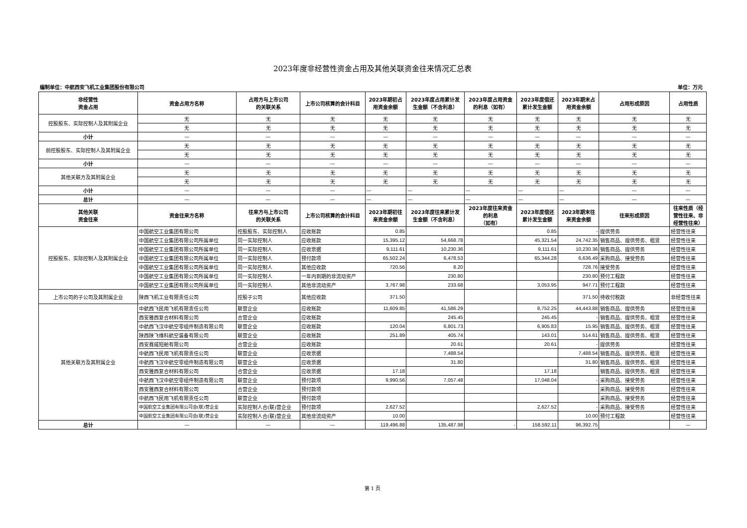2023年度非经营性资金占用及其他关联资金往来情况汇总表
编制单位：中航西安飞机工业集团股份有限公司 单位：万元
| 非经营性 资金占用 | 资金占用方名称 | 占用方与上市公司 的关联关系 | 上市公司核算的会计科目 | 2023年期初占 用资金余额 | 2023年度占用累计发 生金额（不含利息） | 2023年度占用资金 的利息（如有） | 2023年度偿还 累计发生金额 | 2023年期末占 用资金余额 | 占用形成原因 | 占用性质 |
| --- | --- | --- | --- | --- | --- | --- | --- | --- | --- | --- |
| 控股股东、实际控制人及其附属企业 | 无 | 无 | 无 | 无 | 无 | 无 | 无 | 无 | 无 | 无 |
| | 无 | 无 | 无 | 无 | 无 | 无 | 无 | 无 | 无 | 无 |
| 小计 | — | — | — | — | — | — | — | — | — | — |
| 前控股股东、实际控制人及其附属企业 | 无 | 无 | 无 | 无 | 无 | 无 | 无 | 无 | 无 | 无 |
| | 无 | 无 | 无 | 无 | 无 | 无 | 无 | 无 | 无 | 无 |
| 小计 | — | — | — | — | — | — | — | — | — | — |
| 其他关联方及其附属企业 | 无 | 无 | 无 | 无 | 无 | 无 | 无 | 无 | 无 | 无 |
| | 无 | 无 | 无 | 无 | 无 | 无 | 无 | 无 | 无 | 无 |
| 小计 | — | — | — | — | — | — | — | — | — | — |
| 总计 | — | — | — | — | — | — | — | — | — | — |
| 其他关联 资金往来 | 资金往来方名称 | 往来方与上市公司 的关联关系 | 上市公司核算的会计科目 | 2023年期初往 来资金余额 | 2023年度往来累计发 生金额（不含利息） | 2023年度往来资金 的利息 （如有） | 2023年度偿还 累计发生金额 | 2023年期末往 来资金余额 | 往来形成原因 | 往来性质（经 营性往来、非 经营性往来） |
| 控股股东、实际控制人及其附属企业 | 中国航空工业集团有限公司 | 控股股东、实际控制人 | 应收账款 | 0.85 | | | 0.85 | - | 提供劳务 | 经营性往来 |
| | 中国航空工业集团有限公司所属单位 | 同一实际控制人 | 应收账款 | 15,395.12 | 54,668.78 | | 45,321.54 | 24,742.35 | 销售商品、提供劳务、租赁 | 经营性往来 |
| | 中国航空工业集团有限公司所属单位 | 同一实际控制人 | 应收票据 | 9,111.61 | 10,230.36 | | 9,111.61 | 10,230.36 | 销售商品、提供劳务 | 经营性往来 |
| | 中国航空工业集团有限公司所属单位 | 同一实际控制人 | 预付款项 | 65,502.24 | 6,478.53 | | 65,344.28 | 6,636.49 | 采购商品、接受劳务 | 经营性往来 |
| | 中国航空工业集团有限公司所属单位 | 同一实际控制人 | 其他应收款 | 720.56 | 8.20 | | | 728.76 | 接受劳务 | 经营性往来 |
| | 中国航空工业集团有限公司所属单位 | 同一实际控制人 | 一年内到期的非流动资产 | | 230.80 | | | 230.80 | 预付工程款 | 经营性往来 |
| | 中国航空工业集团有限公司所属单位 | 同一实际控制人 | 其他非流动资产 | 3,767.98 | 233.68 | | 3,053.95 | 947.71 | 预付工程款 | 经营性往来 |
| 上市公司的子公司及其附属企业 | 陕西飞机工业有限责任公司 | 控股子公司 | 其他应收款 | 371.50 | | | | 371.50 | 待收付税款 | 非经营性往来 |
| 其他关联方及其附属企业 | 中航西飞民用飞机有限责任公司 | 联营企业 | 应收账款 | 11,609.85 | 41,586.29 | | 8,752.25 | 44,443.88 | 销售商品、提供劳务 | 经营性往来 |
| | 西安雅西复合材料有限公司 | 合营企业 | 应收账款 | | 245.45 | | 245.45 | - | 销售商品、提供劳务、租赁 | 经营性往来 |
| | 中航西飞汉中航空零组件制造有限公司 | 联营企业 | 应收账款 | 120.04 | 6,801.73 | | 6,905.83 | 15.95 | 销售商品、提供劳务、租赁 | 经营性往来 |
| | 陕西陕飞维科航空装备有限公司 | 联营企业 | 应收账款 | 251.89 | 405.74 | | 143.01 | 514.61 | 销售商品、提供劳务、租赁 | 经营性往来 |
| | 西安赛威短舱有限公司 | 合营企业 | 应收账款 | | 20.61 | | 20.61 | - | 提供劳务 | 经营性往来 |
| | 中航西飞民用飞机有限责任公司 | 联营企业 | 应收票据 | | 7,488.54 | | | 7,488.54 | 销售商品、提供劳务、租赁 | 经营性往来 |
| | 中航西飞汉中航空零组件制造有限公司 | 联营企业 | 应收票据 | | 31.80 | | | 31.80 | 销售商品、提供劳务、租赁 | 经营性往来 |
| | 西安雅西复合材料有限公司 | 合营企业 | 应收票据 | 17.18 | | | 17.18 | | 销售商品、提供劳务、租赁 | 经营性往来 |
| | 中航西飞汉中航空零组件制造有限公司 | 联营企业 | 预付款项 | 9,990.56 | 7,057.48 | | 17,048.04 | - | 采购商品、接受劳务 | 经营性往来 |
| | 西安雅西复合材料有限公司 | 合营企业 | 预付款项 | | | | | | 采购商品、接受劳务 | 经营性往来 |
| | 中航西飞民用飞机有限责任公司 | 联营企业 | 预付款项 | | | | | | 采购商品、接受劳务 | 经营性往来 |
| | 中国航空工业集团有限公司合(联)营企业 | 实际控制人合(联)营企业 | 预付款项 | 2,627.52 | | | 2,627.52 | - | 采购商品、接受劳务 | 经营性往来 |
| | 中国航空工业集团有限公司合(联)营企业 | 实际控制人合(联)营企业 | 其他非流动资产 | 10.00 | | | | 10.00 | 预付工程款 | 经营性往来 |
| 总计 | — | — | — | 119,496.88 | 135,487.98 | - | 158,592.11 | 96,392.75 | | — |
第 1 页